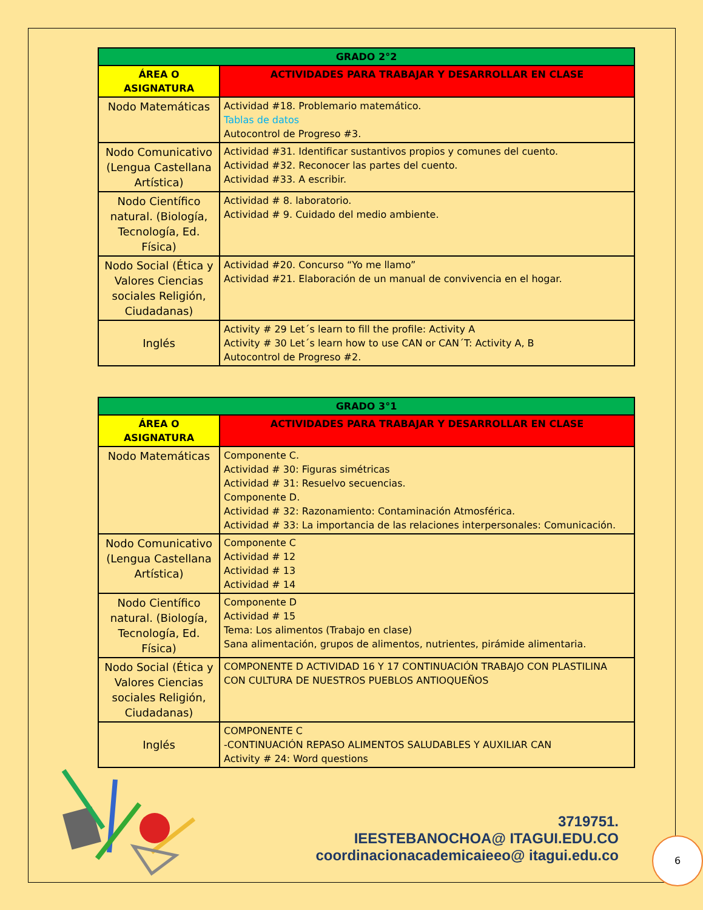| GRADO 2°2 | |
| --- | --- |
| ÁREA O ASIGNATURA | ACTIVIDADES PARA TRABAJAR Y DESARROLLAR EN CLASE |
| Nodo Matemáticas | Actividad #18. Problemario matemático. Tablas de datos Autocontrol de Progreso #3. |
| Nodo Comunicativo (Lengua Castellana Artística) | Actividad #31. Identificar sustantivos propios y comunes del cuento. Actividad #32. Reconocer las partes del cuento. Actividad #33. A escribir. |
| Nodo Científico natural. (Biología, Tecnología, Ed. Física) | Actividad # 8. laboratorio. Actividad # 9. Cuidado del medio ambiente. |
| Nodo Social (Ética y Valores Ciencias sociales Religión, Ciudadanas) | Actividad #20. Concurso “Yo me llamo” Actividad #21. Elaboración de un manual de convivencia en el hogar. |
| Inglés | Activity # 29 Let´s learn to fill the profile: Activity A Activity # 30 Let´s learn how to use CAN or CAN´T: Activity A, B Autocontrol de Progreso #2. |
| GRADO 3°1 | |
| --- | --- |
| ÁREA O ASIGNATURA | ACTIVIDADES PARA TRABAJAR Y DESARROLLAR EN CLASE |
| Nodo Matemáticas | Componente C. Actividad # 30: Figuras simétricas Actividad # 31: Resuelvo secuencias. Componente D. Actividad # 32: Razonamiento: Contaminación Atmosférica. Actividad # 33: La importancia de las relaciones interpersonales: Comunicación. |
| Nodo Comunicativo (Lengua Castellana Artística) | Componente C Actividad # 12 Actividad # 13 Actividad # 14 |
| Nodo Científico natural. (Biología, Tecnología, Ed. Física) | Componente D Actividad # 15 Tema: Los alimentos (Trabajo en clase) Sana alimentación, grupos de alimentos, nutrientes, pirámide alimentaria. |
| Nodo Social (Ética y Valores Ciencias sociales Religión, Ciudadanas) | COMPONENTE D ACTIVIDAD 16 Y 17 CONTINUACIÓN TRABAJO CON PLASTILINA CON CULTURA DE NUESTROS PUEBLOS ANTIOQUEÑOS |
| Inglés | COMPONENTE C -CONTINUACIÓN REPASO ALIMENTOS SALUDABLES Y AUXILIAR CAN Activity # 24: Word questions |
3719751.
IEESTEBANOCHOA@ ITAGUI.EDU.CO
coordinacionacademicaieeo@ itagui.edu.co
6